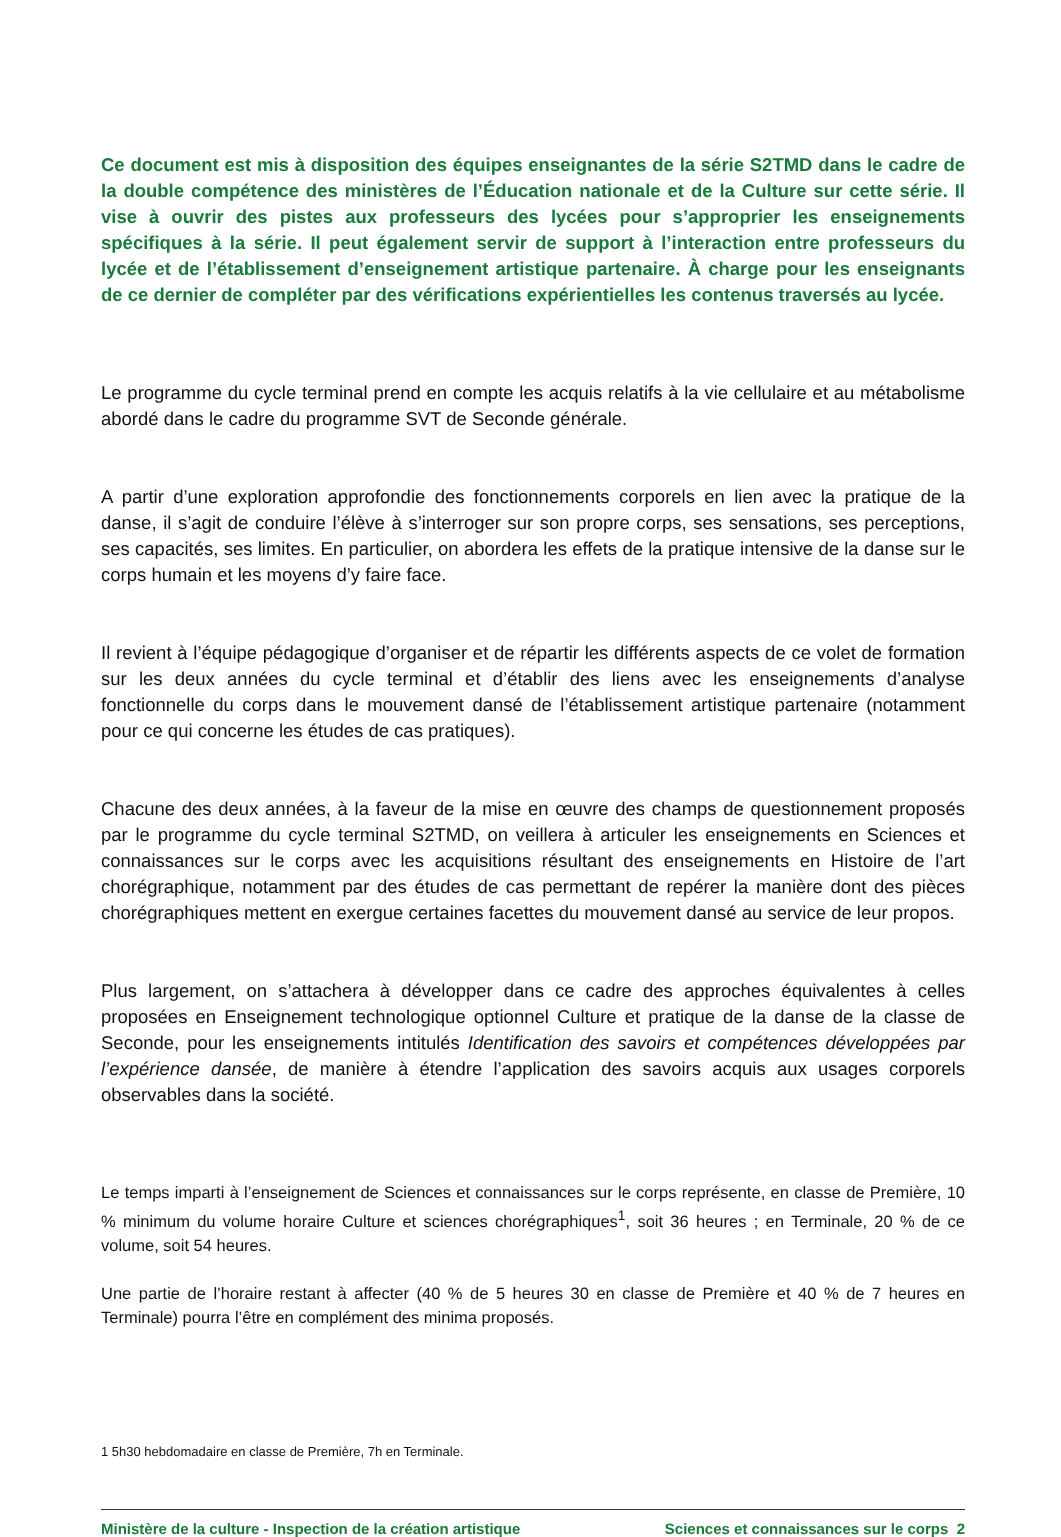Ce document est mis à disposition des équipes enseignantes de la série S2TMD dans le cadre de la double compétence des ministères de l’Éducation nationale et de la Culture sur cette série. Il vise à ouvrir des pistes aux professeurs des lycées pour s’approprier les enseignements spécifiques à la série. Il peut également servir de support à l’interaction entre professeurs du lycée et de l’établissement d’enseignement artistique partenaire. À charge pour les enseignants de ce dernier de compléter par des vérifications expérientielles les contenus traversés au lycée.
Le programme du cycle terminal prend en compte les acquis relatifs à la vie cellulaire et au métabolisme abordé dans le cadre du programme SVT de Seconde générale.
A partir d’une exploration approfondie des fonctionnements corporels en lien avec la pratique de la danse, il s’agit de conduire l’élève à s’interroger sur son propre corps, ses sensations, ses perceptions, ses capacités, ses limites. En particulier, on abordera les effets de la pratique intensive de la danse sur le corps humain et les moyens d’y faire face.
Il revient à l’équipe pédagogique d’organiser et de répartir les différents aspects de ce volet de formation sur les deux années du cycle terminal et d’établir des liens avec les enseignements d’analyse fonctionnelle du corps dans le mouvement dansé de l’établissement artistique partenaire (notamment pour ce qui concerne les études de cas pratiques).
Chacune des deux années, à la faveur de la mise en œuvre des champs de questionnement proposés par le programme du cycle terminal S2TMD, on veillera à articuler les enseignements en Sciences et connaissances sur le corps avec les acquisitions résultant des enseignements en Histoire de l’art chorégraphique, notamment par des études de cas permettant de repérer la manière dont des pièces chorégraphiques mettent en exergue certaines facettes du mouvement dansé au service de leur propos.
Plus largement, on s’attachera à développer dans ce cadre des approches équivalentes à celles proposées en Enseignement technologique optionnel Culture et pratique de la danse de la classe de Seconde, pour les enseignements intitulés Identification des savoirs et compétences développées par l’expérience dansée, de manière à étendre l’application des savoirs acquis aux usages corporels observables dans la société.
Le temps imparti à l’enseignement de Sciences et connaissances sur le corps représente, en classe de Première, 10 % minimum du volume horaire Culture et sciences chorégraphiques<sup>1</sup>, soit 36 heures ; en Terminale, 20 % de ce volume, soit 54 heures.
Une partie de l’horaire restant à affecter (40 % de 5 heures 30 en classe de Première et 40 % de 7 heures en Terminale) pourra l’être en complément des minima proposés.
1 5h30 hebdomadaire en classe de Première, 7h en Terminale.
Ministère de la culture - Inspection de la création artistique Sciences et connaissances sur le corps 2